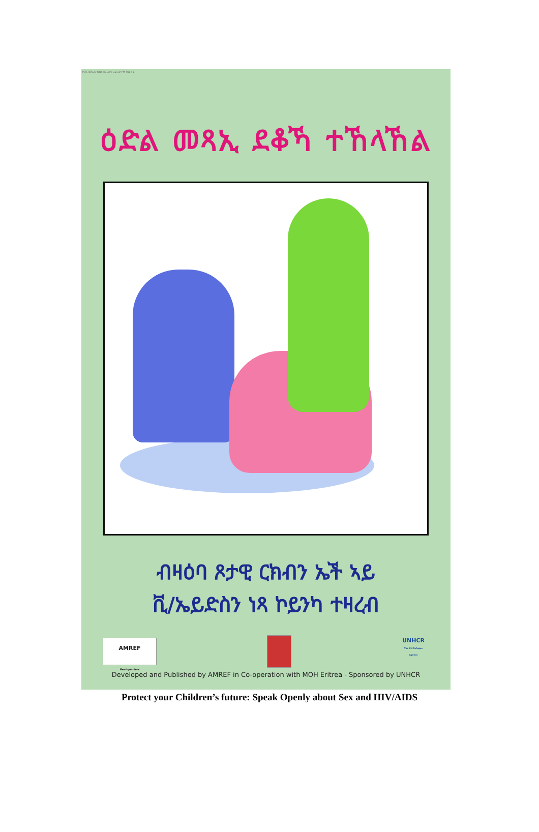POSTERLA YOU 3/10/03 12:19 PM Page 1
ዕድል መጻኢ ደቆኻ ተኸላኸል
ብዛዕባ ጾታዊ ርክብን ኤች ኣይ
ቪ/ኤይድስን ነጻ ኮይንካ ተዛረብ
AMREF
Headquarters
UNHCR
The UN Refugee Agency
Developed and Published by AMREF in Co-operation with MOH Eritrea - Sponsored by UNHCR
Protect your Children’s future: Speak Openly about Sex and HIV/AIDS